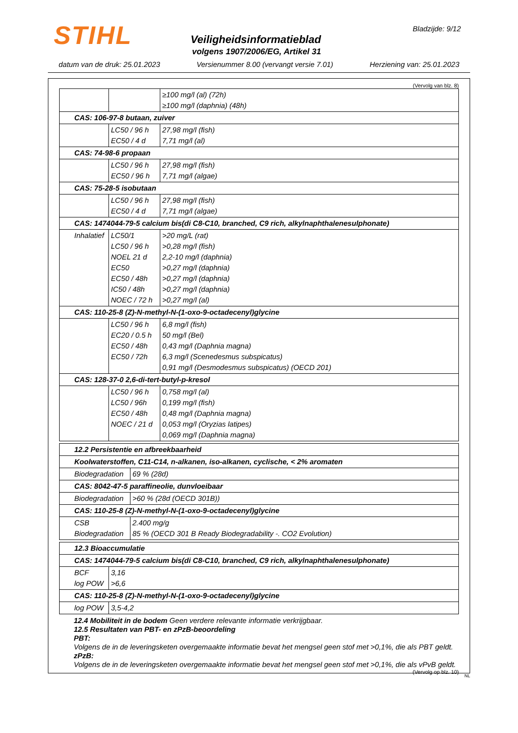STIHL Bladzijde: 9/12
Veiligheidsinformatieblad
volgens 1907/2006/EG, Artikel 31
datum van de druk: 25.01.2023 Versienummer 8.00 (vervangt versie 7.01) Herziening van: 25.01.2023
(Vervolg van blz. 8)
| | | ≥100 mg/l (al) (72h) ≥100 mg/l (daphnia) (48h) |
| CAS: 106-97-8 butaan, zuiver | | |
| | LC50 / 96 h EC50 / 4 d | 27,98 mg/l (fish) 7,71 mg/l (al) |
| CAS: 74-98-6 propaan | | |
| | LC50 / 96 h EC50 / 96 h | 27,98 mg/l (fish) 7,71 mg/l (algae) |
| CAS: 75-28-5 isobutaan | | |
| | LC50 / 96 h EC50 / 4 d | 27,98 mg/l (fish) 7,71 mg/l (algae) |
| CAS: 1474044-79-5 calcium bis(di C8-C10, branched, C9 rich, alkylnaphthalenesulphonate) | | |
| Inhalatief | LC50/1 LC50 / 96 h NOEL 21 d EC50 EC50 / 48h IC50 / 48h NOEC / 72 h | >20 mg/L (rat) >0,28 mg/l (fish) 2,2-10 mg/l (daphnia) >0,27 mg/l (daphnia) >0,27 mg/l (daphnia) >0,27 mg/l (daphnia) >0,27 mg/l (al) |
| CAS: 110-25-8 (Z)-N-methyl-N-(1-oxo-9-octadecenyl)glycine | | |
| | LC50 / 96 h EC20 / 0.5 h EC50 / 48h EC50 / 72h | 6,8 mg/l (fish) 50 mg/l (Bel) 0,43 mg/l (Daphnia magna) 6,3 mg/l (Scenedesmus subspicatus) 0,91 mg/l (Desmodesmus subspicatus) (OECD 201) |
| CAS: 128-37-0 2,6-di-tert-butyl-p-kresol | | |
| | LC50 / 96 h LC50 / 96h EC50 / 48h NOEC / 21 d | 0,758 mg/l (al) 0,199 mg/l (fish) 0,48 mg/l (Daphnia magna) 0,053 mg/l (Oryzias latipes) 0,069 mg/l (Daphnia magna) |
| 12.2 Persistentie en afbreekbaarheid | |
| Koolwaterstoffen, C11-C14, n-alkanen, iso-alkanen, cyclische, < 2% aromaten | |
| Biodegradation | 69 % (28d) |
| CAS: 8042-47-5 paraffineolie, dunvloeibaar | |
| Biodegradation | >60 % (28d (OECD 301B)) |
| CAS: 110-25-8 (Z)-N-methyl-N-(1-oxo-9-octadecenyl)glycine | |
| CSB Biodegradation | 2.400 mg/g 85 % (OECD 301 B Ready Biodegradability -. CO2 Evolution) |
| 12.3 Bioaccumulatie | |
| CAS: 1474044-79-5 calcium bis(di C8-C10, branched, C9 rich, alkylnaphthalenesulphonate) | |
| BCF log POW | 3,16 >6,6 |
| CAS: 110-25-8 (Z)-N-methyl-N-(1-oxo-9-octadecenyl)glycine | |
| log POW | 3,5-4,2 |
12.4 Mobiliteit in de bodem Geen verdere relevante informatie verkrijgbaar.
12.5 Resultaten van PBT- en zPzB-beoordeling
PBT:
Volgens de in de leveringsketen overgemaakte informatie bevat het mengsel geen stof met >0,1%, die als PBT geldt.
zPzB:
Volgens de in de leveringsketen overgemaakte informatie bevat het mengsel geen stof met >0,1%, die als vPvB geldt.
(Vervolg op blz. 10)
NL